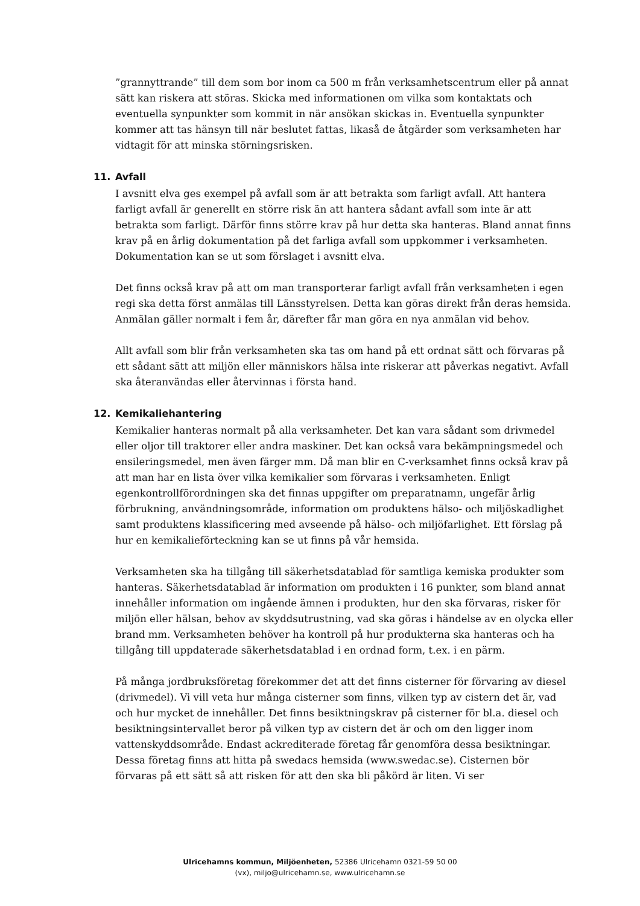”grannyttrande” till dem som bor inom ca 500 m från verksamhetscentrum eller på annat sätt kan riskera att störas. Skicka med informationen om vilka som kontaktats och eventuella synpunkter som kommit in när ansökan skickas in. Eventuella synpunkter kommer att tas hänsyn till när beslutet fattas, likaså de åtgärder som verksamheten har vidtagit för att minska störningsrisken.
11. Avfall
I avsnitt elva ges exempel på avfall som är att betrakta som farligt avfall. Att hantera farligt avfall är generellt en större risk än att hantera sådant avfall som inte är att betrakta som farligt. Därför finns större krav på hur detta ska hanteras. Bland annat finns krav på en årlig dokumentation på det farliga avfall som uppkommer i verksamheten. Dokumentation kan se ut som förslaget i avsnitt elva.
Det finns också krav på att om man transporterar farligt avfall från verksamheten i egen regi ska detta först anmälas till Länsstyrelsen. Detta kan göras direkt från deras hemsida. Anmälan gäller normalt i fem år, därefter får man göra en nya anmälan vid behov.
Allt avfall som blir från verksamheten ska tas om hand på ett ordnat sätt och förvaras på ett sådant sätt att miljön eller människors hälsa inte riskerar att påverkas negativt. Avfall ska återanvändas eller återvinnas i första hand.
12. Kemikaliehantering
Kemikalier hanteras normalt på alla verksamheter. Det kan vara sådant som drivmedel eller oljor till traktorer eller andra maskiner. Det kan också vara bekämpningsmedel och ensileringsmedel, men även färger mm. Då man blir en C-verksamhet finns också krav på att man har en lista över vilka kemikalier som förvaras i verksamheten. Enligt egenkontrollförordningen ska det finnas uppgifter om preparatnamn, ungefär årlig förbrukning, användningsområde, information om produktens hälso- och miljöskadlighet samt produktens klassificering med avseende på hälso- och miljöfarlighet. Ett förslag på hur en kemikalieförteckning kan se ut finns på vår hemsida.
Verksamheten ska ha tillgång till säkerhetsdatablad för samtliga kemiska produkter som hanteras. Säkerhetsdatablad är information om produkten i 16 punkter, som bland annat innehåller information om ingående ämnen i produkten, hur den ska förvaras, risker för miljön eller hälsan, behov av skyddsutrustning, vad ska göras i händelse av en olycka eller brand mm. Verksamheten behöver ha kontroll på hur produkterna ska hanteras och ha tillgång till uppdaterade säkerhetsdatablad i en ordnad form, t.ex. i en pärm.
På många jordbruksföretag förekommer det att det finns cisterner för förvaring av diesel (drivmedel). Vi vill veta hur många cisterner som finns, vilken typ av cistern det är, vad och hur mycket de innehåller. Det finns besiktningskrav på cisterner för bl.a. diesel och besiktningsintervallet beror på vilken typ av cistern det är och om den ligger inom vattenskyddsområde. Endast ackrediterade företag får genomföra dessa besiktningar. Dessa företag finns att hitta på swedacs hemsida (www.swedac.se). Cisternen bör förvaras på ett sätt så att risken för att den ska bli påkörd är liten. Vi ser
Ulricehamns kommun, Miljöenheten, 52386 Ulricehamn 0321-59 50 00
(vx), miljo@ulricehamn.se, www.ulricehamn.se